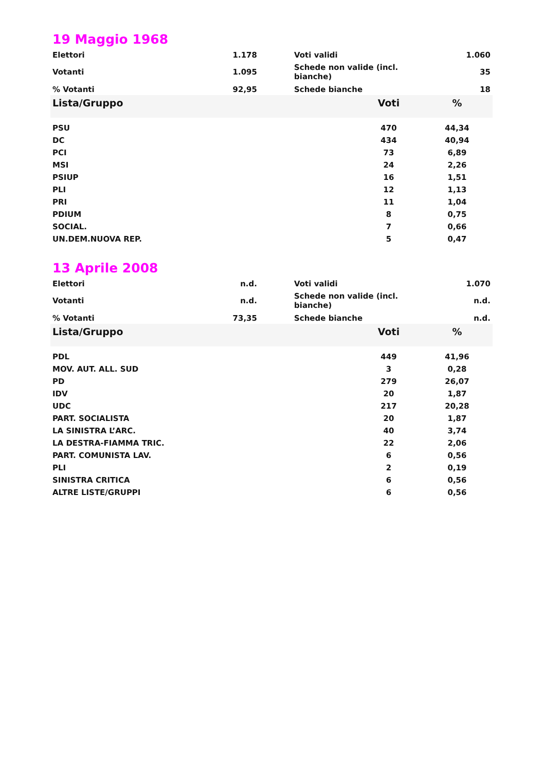19 Maggio 1968
| Elettori | 1.178 | | Voti validi | 1.060 |
| Votanti | 1.095 | | Schede non valide (incl. bianche) | 35 |
| % Votanti | 92,95 | | Schede bianche | 18 |
| Lista/Gruppo | Voti | % |
| --- | --- | --- |
| PSU | 470 | 44,34 |
| DC | 434 | 40,94 |
| PCI | 73 | 6,89 |
| MSI | 24 | 2,26 |
| PSIUP | 16 | 1,51 |
| PLI | 12 | 1,13 |
| PRI | 11 | 1,04 |
| PDIUM | 8 | 0,75 |
| SOCIAL. | 7 | 0,66 |
| UN.DEM.NUOVA REP. | 5 | 0,47 |
13 Aprile 2008
| Elettori | n.d. | | Voti validi | 1.070 |
| Votanti | n.d. | | Schede non valide (incl. bianche) | n.d. |
| % Votanti | 73,35 | | Schede bianche | n.d. |
| Lista/Gruppo | Voti | % |
| --- | --- | --- |
| PDL | 449 | 41,96 |
| MOV. AUT. ALL. SUD | 3 | 0,28 |
| PD | 279 | 26,07 |
| IDV | 20 | 1,87 |
| UDC | 217 | 20,28 |
| PART. SOCIALISTA | 20 | 1,87 |
| LA SINISTRA L’ARC. | 40 | 3,74 |
| LA DESTRA-FIAMMA TRIC. | 22 | 2,06 |
| PART. COMUNISTA LAV. | 6 | 0,56 |
| PLI | 2 | 0,19 |
| SINISTRA CRITICA | 6 | 0,56 |
| ALTRE LISTE/GRUPPI | 6 | 0,56 |